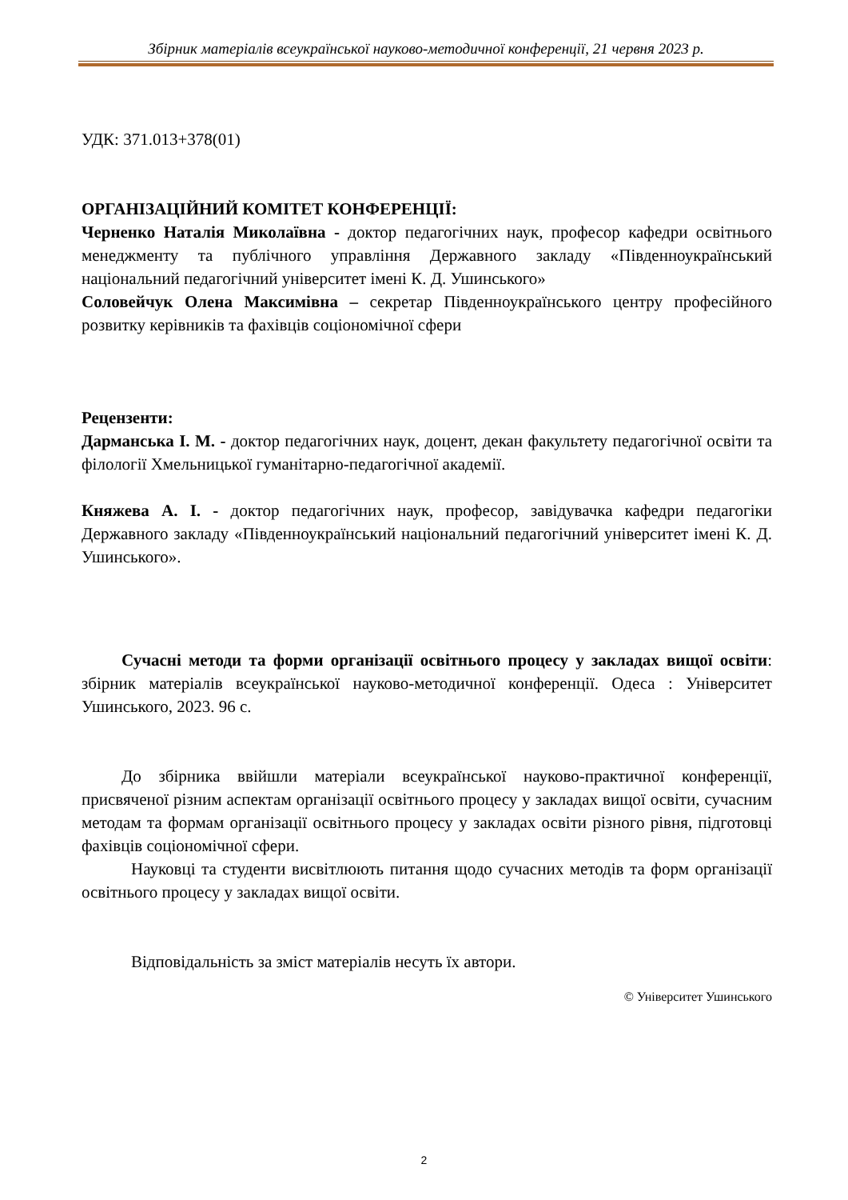Збірник матеріалів всеукраїнської науково-методичної конференції, 21 червня 2023 р.
УДК: 371.013+378(01)
ОРГАНІЗАЦІЙНИЙ КОМІТЕТ КОНФЕРЕНЦІЇ:
Черненко Наталія Миколаївна - доктор педагогічних наук, професор кафедри освітнього менеджменту та публічного управління Державного закладу «Південноукраїнський національний педагогічний університет імені К. Д. Ушинського»
Соловейчук Олена Максимівна – секретар Південноукраїнського центру професійного розвитку керівників та фахівців соціономічної сфери
Рецензенти:
Дарманська І. М. - доктор педагогічних наук, доцент, декан факультету педагогічної освіти та філології Хмельницької гуманітарно-педагогічної академії.
Княжева А. І. - доктор педагогічних наук, професор, завідувачка кафедри педагогіки Державного закладу «Південноукраїнський національний педагогічний університет імені К. Д. Ушинського».
Сучасні методи та форми організації освітнього процесу у закладах вищої освіти: збірник матеріалів всеукраїнської науково-методичної конференції. Одеса : Університет Ушинського, 2023. 96 с.
До збірника ввійшли матеріали всеукраїнської науково-практичної конференції, присвяченої різним аспектам організації освітнього процесу у закладах вищої освіти, сучасним методам та формам організації освітнього процесу у закладах освіти різного рівня, підготовці фахівців соціономічної сфери.
Науковці та студенти висвітлюють питання щодо сучасних методів та форм організації освітнього процесу у закладах вищої освіти.
Відповідальність за зміст матеріалів несуть їх автори.
© Університет Ушинського
2